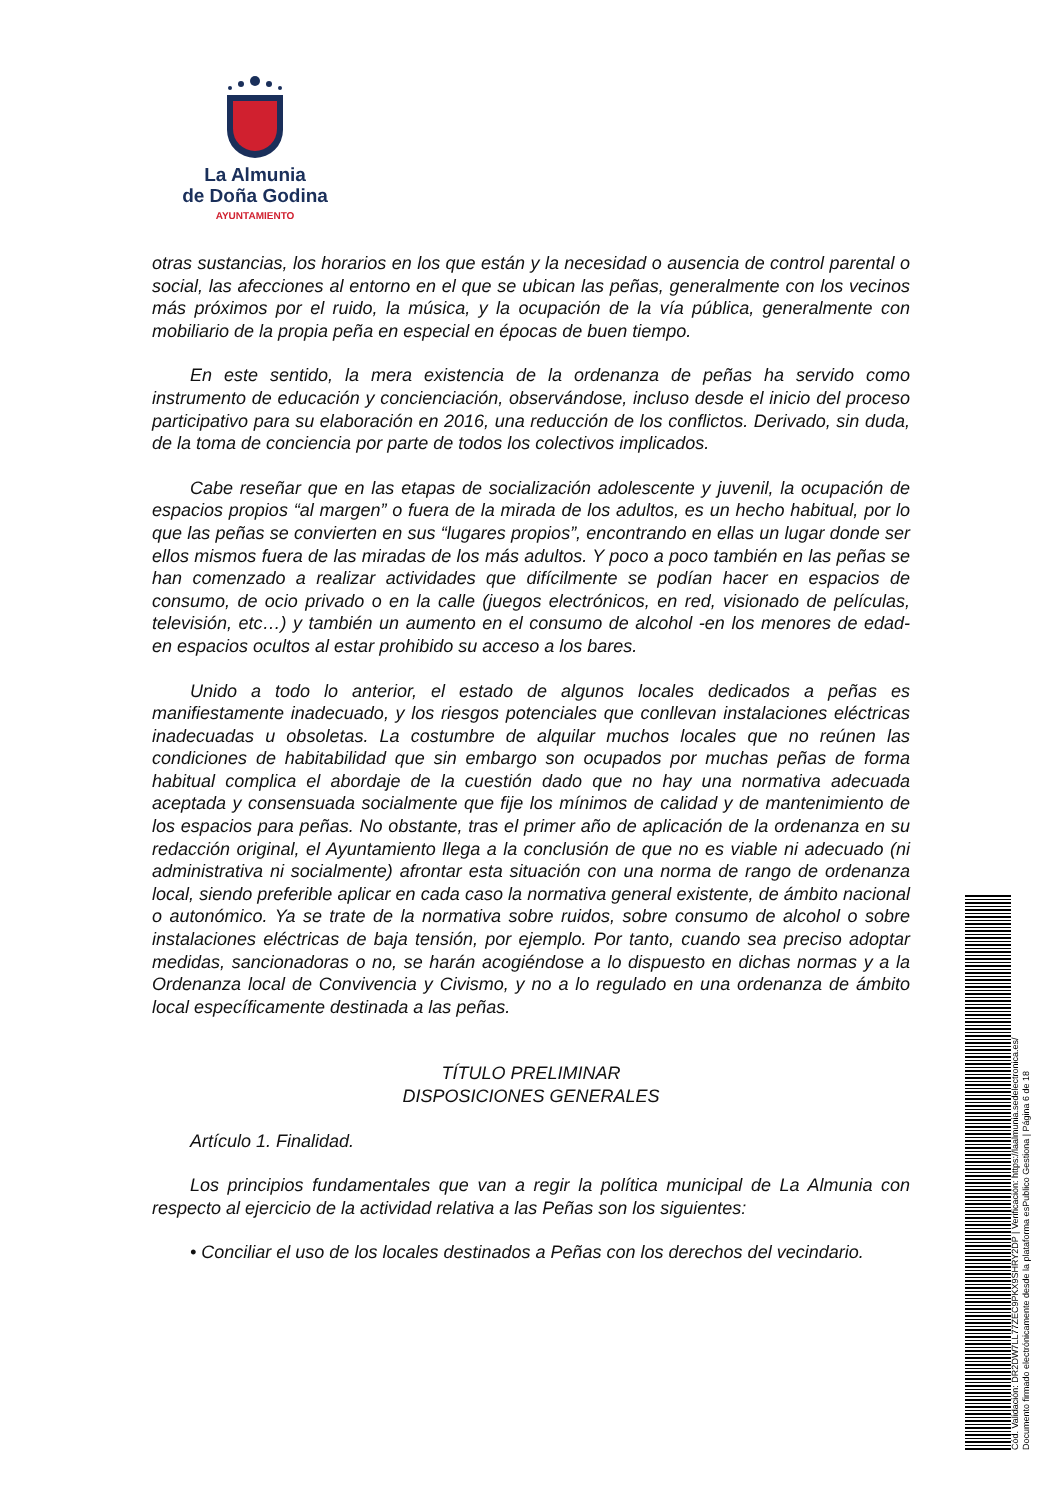La Almunia
de Doña Godina
AYUNTAMIENTO
otras sustancias, los horarios en los que están y la necesidad o ausencia de control parental o social, las afecciones al entorno en el que se ubican las peñas, generalmente con los vecinos más próximos por el ruido, la música, y la ocupación de la vía pública, generalmente con mobiliario de la propia peña en especial en épocas de buen tiempo.
En este sentido, la mera existencia de la ordenanza de peñas ha servido como instrumento de educación y concienciación, observándose, incluso desde el inicio del proceso participativo para su elaboración en 2016, una reducción de los conflictos. Derivado, sin duda, de la toma de conciencia por parte de todos los colectivos implicados.
Cabe reseñar que en las etapas de socialización adolescente y juvenil, la ocupación de espacios propios “al margen” o fuera de la mirada de los adultos, es un hecho habitual, por lo que las peñas se convierten en sus “lugares propios”, encontrando en ellas un lugar donde ser ellos mismos fuera de las miradas de los más adultos. Y poco a poco también en las peñas se han comenzado a realizar actividades que difícilmente se podían hacer en espacios de consumo, de ocio privado o en la calle (juegos electrónicos, en red, visionado de películas, televisión, etc…) y también un aumento en el consumo de alcohol -en los menores de edad- en espacios ocultos al estar prohibido su acceso a los bares.
Unido a todo lo anterior, el estado de algunos locales dedicados a peñas es manifiestamente inadecuado, y los riesgos potenciales que conllevan instalaciones eléctricas inadecuadas u obsoletas. La costumbre de alquilar muchos locales que no reúnen las condiciones de habitabilidad que sin embargo son ocupados por muchas peñas de forma habitual complica el abordaje de la cuestión dado que no hay una normativa adecuada aceptada y consensuada socialmente que fije los mínimos de calidad y de mantenimiento de los espacios para peñas. No obstante, tras el primer año de aplicación de la ordenanza en su redacción original, el Ayuntamiento llega a la conclusión de que no es viable ni adecuado (ni administrativa ni socialmente) afrontar esta situación con una norma de rango de ordenanza local, siendo preferible aplicar en cada caso la normativa general existente, de ámbito nacional o autonómico. Ya se trate de la normativa sobre ruidos, sobre consumo de alcohol o sobre instalaciones eléctricas de baja tensión, por ejemplo. Por tanto, cuando sea preciso adoptar medidas, sancionadoras o no, se harán acogiéndose a lo dispuesto en dichas normas y a la Ordenanza local de Convivencia y Civismo, y no a lo regulado en una ordenanza de ámbito local específicamente destinada a las peñas.
TÍTULO PRELIMINAR
DISPOSICIONES GENERALES
Artículo 1. Finalidad.
Los principios fundamentales que van a regir la política municipal de La Almunia con respecto al ejercicio de la actividad relativa a las Peñas son los siguientes:
• Conciliar el uso de los locales destinados a Peñas con los derechos del vecindario.
Cód. Validación: DR2DW7LL77ZEC9PKX9SHRY2DP | Verificación: https://laalmunia.sedelectronica.es/
Documento firmado electrónicamente desde la plataforma esPublico Gestiona | Página 6 de 18